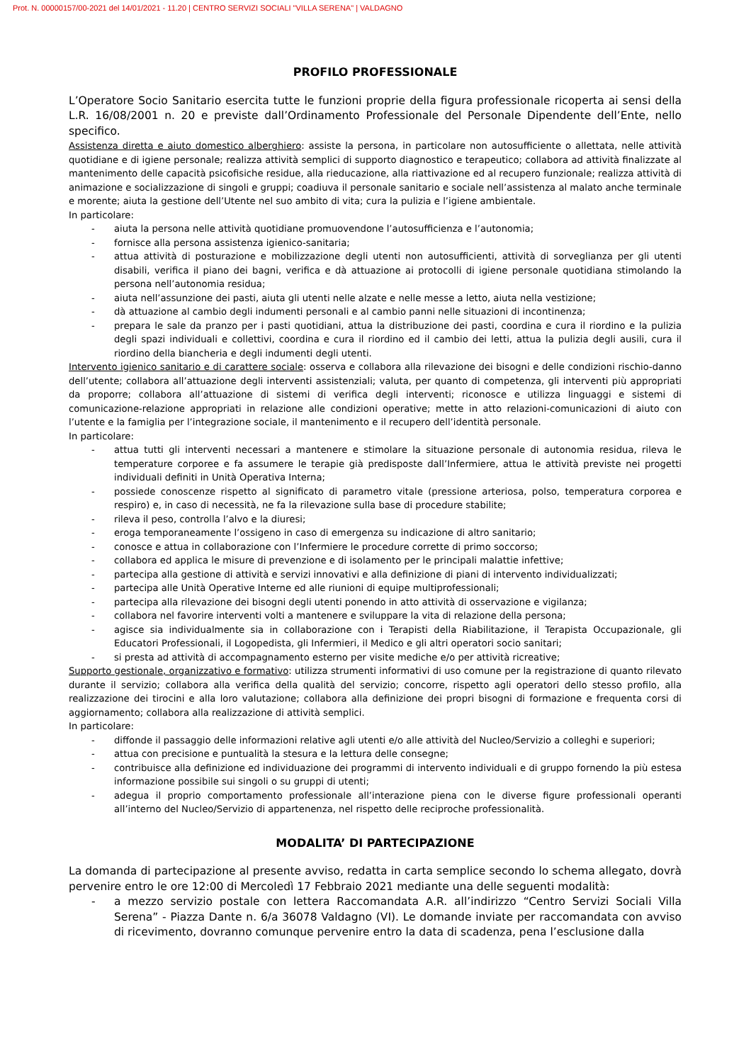Prot. N. 00000157/00-2021 del 14/01/2021 - 11.20 | CENTRO SERVIZI SOCIALI "VILLA SERENA" | VALDAGNO
PROFILO PROFESSIONALE
L’Operatore Socio Sanitario esercita tutte le funzioni proprie della figura professionale ricoperta ai sensi della L.R. 16/08/2001 n. 20 e previste dall’Ordinamento Professionale del Personale Dipendente dell’Ente, nello specifico.
Assistenza diretta e aiuto domestico alberghiero: assiste la persona, in particolare non autosufficiente o allettata, nelle attività quotidiane e di igiene personale; realizza attività semplici di supporto diagnostico e terapeutico; collabora ad attività finalizzate al mantenimento delle capacità psicofisiche residue, alla rieducazione, alla riattivazione ed al recupero funzionale; realizza attività di animazione e socializzazione di singoli e gruppi; coadiuva il personale sanitario e sociale nell’assistenza al malato anche terminale e morente; aiuta la gestione dell’Utente nel suo ambito di vita; cura la pulizia e l’igiene ambientale.
In particolare:
- aiuta la persona nelle attività quotidiane promuovendone l’autosufficienza e l’autonomia;
- fornisce alla persona assistenza igienico-sanitaria;
- attua attività di posturazione e mobilizzazione degli utenti non autosufficienti, attività di sorveglianza per gli utenti disabili, verifica il piano dei bagni, verifica e dà attuazione ai protocolli di igiene personale quotidiana stimolando la persona nell’autonomia residua;
- aiuta nell’assunzione dei pasti, aiuta gli utenti nelle alzate e nelle messe a letto, aiuta nella vestizione;
- dà attuazione al cambio degli indumenti personali e al cambio panni nelle situazioni di incontinenza;
- prepara le sale da pranzo per i pasti quotidiani, attua la distribuzione dei pasti, coordina e cura il riordino e la pulizia degli spazi individuali e collettivi, coordina e cura il riordino ed il cambio dei letti, attua la pulizia degli ausili, cura il riordino della biancheria e degli indumenti degli utenti.
Intervento igienico sanitario e di carattere sociale: osserva e collabora alla rilevazione dei bisogni e delle condizioni rischio-danno dell’utente; collabora all’attuazione degli interventi assistenziali; valuta, per quanto di competenza, gli interventi più appropriati da proporre; collabora all’attuazione di sistemi di verifica degli interventi; riconosce e utilizza linguaggi e sistemi di comunicazione-relazione appropriati in relazione alle condizioni operative; mette in atto relazioni-comunicazioni di aiuto con l’utente e la famiglia per l’integrazione sociale, il mantenimento e il recupero dell’identità personale.
In particolare:
- attua tutti gli interventi necessari a mantenere e stimolare la situazione personale di autonomia residua, rileva le temperature corporee e fa assumere le terapie già predisposte dall’Infermiere, attua le attività previste nei progetti individuali definiti in Unità Operativa Interna;
- possiede conoscenze rispetto al significato di parametro vitale (pressione arteriosa, polso, temperatura corporea e respiro) e, in caso di necessità, ne fa la rilevazione sulla base di procedure stabilite;
- rileva il peso, controlla l’alvo e la diuresi;
- eroga temporaneamente l’ossigeno in caso di emergenza su indicazione di altro sanitario;
- conosce e attua in collaborazione con l’Infermiere le procedure corrette di primo soccorso;
- collabora ed applica le misure di prevenzione e di isolamento per le principali malattie infettive;
- partecipa alla gestione di attività e servizi innovativi e alla definizione di piani di intervento individualizzati;
- partecipa alle Unità Operative Interne ed alle riunioni di equipe multiprofessionali;
- partecipa alla rilevazione dei bisogni degli utenti ponendo in atto attività di osservazione e vigilanza;
- collabora nel favorire interventi volti a mantenere e sviluppare la vita di relazione della persona;
- agisce sia individualmente sia in collaborazione con i Terapisti della Riabilitazione, il Terapista Occupazionale, gli Educatori Professionali, il Logopedista, gli Infermieri, il Medico e gli altri operatori socio sanitari;
- si presta ad attività di accompagnamento esterno per visite mediche e/o per attività ricreative;
Supporto gestionale, organizzativo e formativo: utilizza strumenti informativi di uso comune per la registrazione di quanto rilevato durante il servizio; collabora alla verifica della qualità del servizio; concorre, rispetto agli operatori dello stesso profilo, alla realizzazione dei tirocini e alla loro valutazione; collabora alla definizione dei propri bisogni di formazione e frequenta corsi di aggiornamento; collabora alla realizzazione di attività semplici.
In particolare:
- diffonde il passaggio delle informazioni relative agli utenti e/o alle attività del Nucleo/Servizio a colleghi e superiori;
- attua con precisione e puntualità la stesura e la lettura delle consegne;
- contribuisce alla definizione ed individuazione dei programmi di intervento individuali e di gruppo fornendo la più estesa informazione possibile sui singoli o su gruppi di utenti;
- adegua il proprio comportamento professionale all’interazione piena con le diverse figure professionali operanti all’interno del Nucleo/Servizio di appartenenza, nel rispetto delle reciproche professionalità.
MODALITA’ DI PARTECIPAZIONE
La domanda di partecipazione al presente avviso, redatta in carta semplice secondo lo schema allegato, dovrà pervenire entro le ore 12:00 di Mercoledì 17 Febbraio 2021 mediante una delle seguenti modalità:
- a mezzo servizio postale con lettera Raccomandata A.R. all’indirizzo “Centro Servizi Sociali Villa Serena” - Piazza Dante n. 6/a 36078 Valdagno (VI). Le domande inviate per raccomandata con avviso di ricevimento, dovranno comunque pervenire entro la data di scadenza, pena l’esclusione dalla